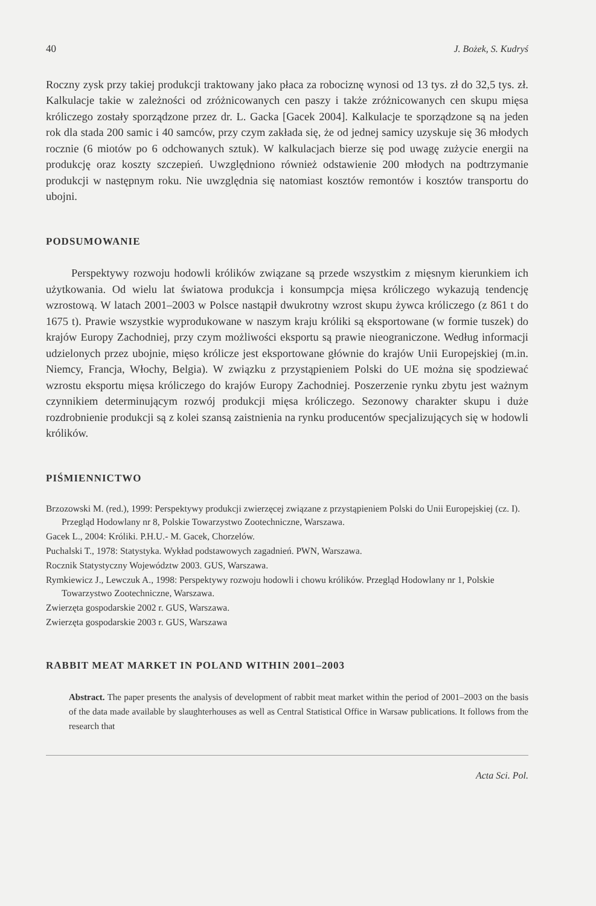40 J. Bożek, S. Kudryś
Roczny zysk przy takiej produkcji traktowany jako płaca za robociznę wynosi od 13 tys. zł do 32,5 tys. zł. Kalkulacje takie w zależności od zróżnicowanych cen paszy i także zróżnicowanych cen skupu mięsa króliczego zostały sporządzone przez dr. L. Gacka [Gacek 2004]. Kalkulacje te sporządzone są na jeden rok dla stada 200 samic i 40 samców, przy czym zakłada się, że od jednej samicy uzyskuje się 36 młodych rocznie (6 miotów po 6 odchowanych sztuk). W kalkulacjach bierze się pod uwagę zużycie energii na produkcję oraz koszty szczepień. Uwzględniono również odstawienie 200 młodych na podtrzymanie produkcji w następnym roku. Nie uwzględnia się natomiast kosztów remontów i kosztów transportu do ubojni.
PODSUMOWANIE
Perspektywy rozwoju hodowli królików związane są przede wszystkim z mięsnym kierunkiem ich użytkowania. Od wielu lat światowa produkcja i konsumpcja mięsa króliczego wykazują tendencję wzrostową. W latach 2001–2003 w Polsce nastąpił dwukrotny wzrost skupu żywca króliczego (z 861 t do 1675 t). Prawie wszystkie wyprodukowane w naszym kraju króliki są eksportowane (w formie tuszek) do krajów Europy Zachodniej, przy czym możliwości eksportu są prawie nieograniczone. Według informacji udzielonych przez ubojnie, mięso królicze jest eksportowane głównie do krajów Unii Europejskiej (m.in. Niemcy, Francja, Włochy, Belgia). W związku z przystąpieniem Polski do UE można się spodziewać wzrostu eksportu mięsa króliczego do krajów Europy Zachodniej. Poszerzenie rynku zbytu jest ważnym czynnikiem determinującym rozwój produkcji mięsa króliczego. Sezonowy charakter skupu i duże rozdrobnienie produkcji są z kolei szansą zaistnienia na rynku producentów specjalizujących się w hodowli królików.
PIŚMIENNICTWO
Brzozowski M. (red.), 1999: Perspektywy produkcji zwierzęcej związane z przystąpieniem Polski do Unii Europejskiej (cz. I). Przegląd Hodowlany nr 8, Polskie Towarzystwo Zootechniczne, Warszawa.
Gacek L., 2004: Króliki. P.H.U.- M. Gacek, Chorzelów.
Puchalski T., 1978: Statystyka. Wykład podstawowych zagadnień. PWN, Warszawa.
Rocznik Statystyczny Województw 2003. GUS, Warszawa.
Rymkiewicz J., Lewczuk A., 1998: Perspektywy rozwoju hodowli i chowu królików. Przegląd Hodowlany nr 1, Polskie Towarzystwo Zootechniczne, Warszawa.
Zwierzęta gospodarskie 2002 r. GUS, Warszawa.
Zwierzęta gospodarskie 2003 r. GUS, Warszawa
RABBIT MEAT MARKET IN POLAND WITHIN 2001–2003
Abstract. The paper presents the analysis of development of rabbit meat market within the period of 2001–2003 on the basis of the data made available by slaughterhouses as well as Central Statistical Office in Warsaw publications. It follows from the research that
Acta Sci. Pol.